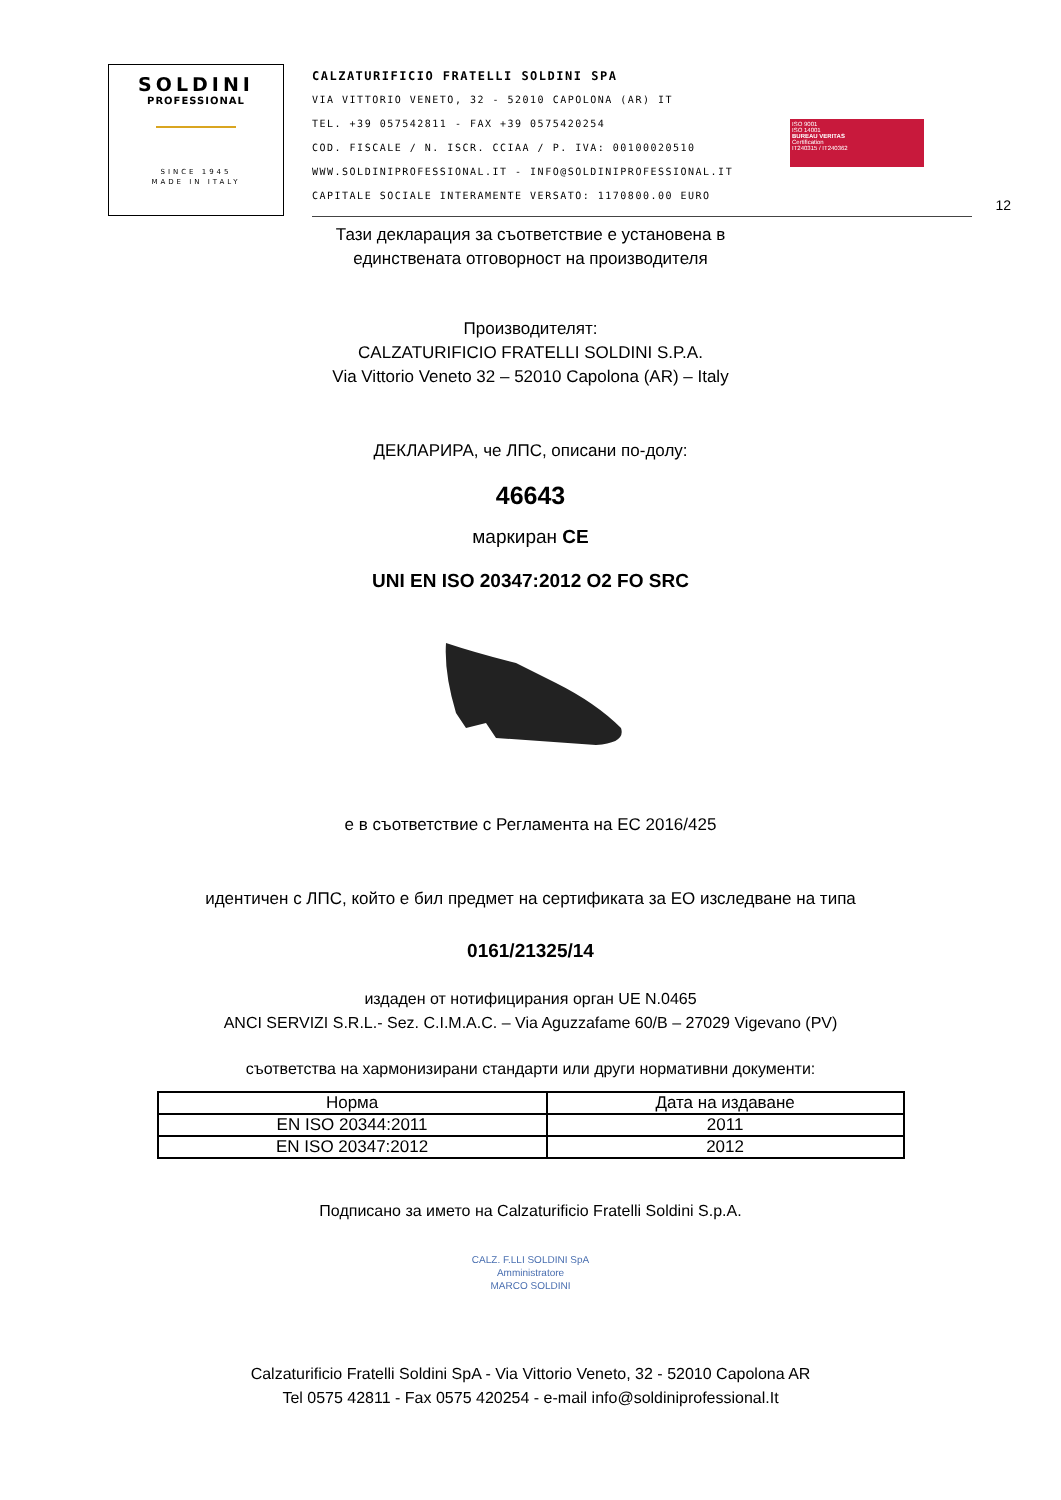SOLDINI
PROFESSIONAL
SINCE 1945
MADE IN ITALY
CALZATURIFICIO FRATELLI SOLDINI SPA
VIA VITTORIO VENETO, 32 - 52010 CAPOLONA (AR) IT
TEL. +39 057542811 - FAX +39 0575420254
COD. FISCALE / N. ISCR. CCIAA / P. IVA: 00100020510
WWW.SOLDINIPROFESSIONAL.IT - INFO@SOLDINIPROFESSIONAL.IT
CAPITALE SOCIALE INTERAMENTE VERSATO: 1170800.00 EURO
ISO 9001
ISO 14001
BUREAU VERITAS
Certification
IT240315 / IT240362
12
Тази декларация за съответствие е установена в
единствената отговорност на производителя
Производителят:
CALZATURIFICIO FRATELLI SOLDINI S.P.A.
Via Vittorio Veneto 32 – 52010 Capolona (AR) – Italy
ДЕКЛАРИРА, че ЛПС, описани по-долу:
46643
маркиран CE
UNI EN ISO 20347:2012 O2 FO SRC
е в съответствие с Регламента на ЕС 2016/425
идентичен с ЛПС, който е бил предмет на сертификата за ЕО изследване на типа
0161/21325/14
издаден от нотифицирания орган UE N.0465
ANCI SERVIZI S.R.L.- Sez. C.I.M.A.C. – Via Aguzzafame 60/B – 27029 Vigevano (PV)
съответства на хармонизирани стандарти или други нормативни документи:
| Норма | Дата на издаване |
| --- | --- |
| EN ISO 20344:2011 | 2011 |
| EN ISO 20347:2012 | 2012 |
Подписано за името на Calzaturificio Fratelli Soldini S.p.A.
CALZ. F.LLI SOLDINI SpA
Amministratore
MARCO SOLDINI
Calzaturificio Fratelli Soldini SpA - Via Vittorio Veneto, 32 - 52010 Capolona AR
Tel 0575 42811 - Fax 0575 420254 - e-mail info@soldiniprofessional.It